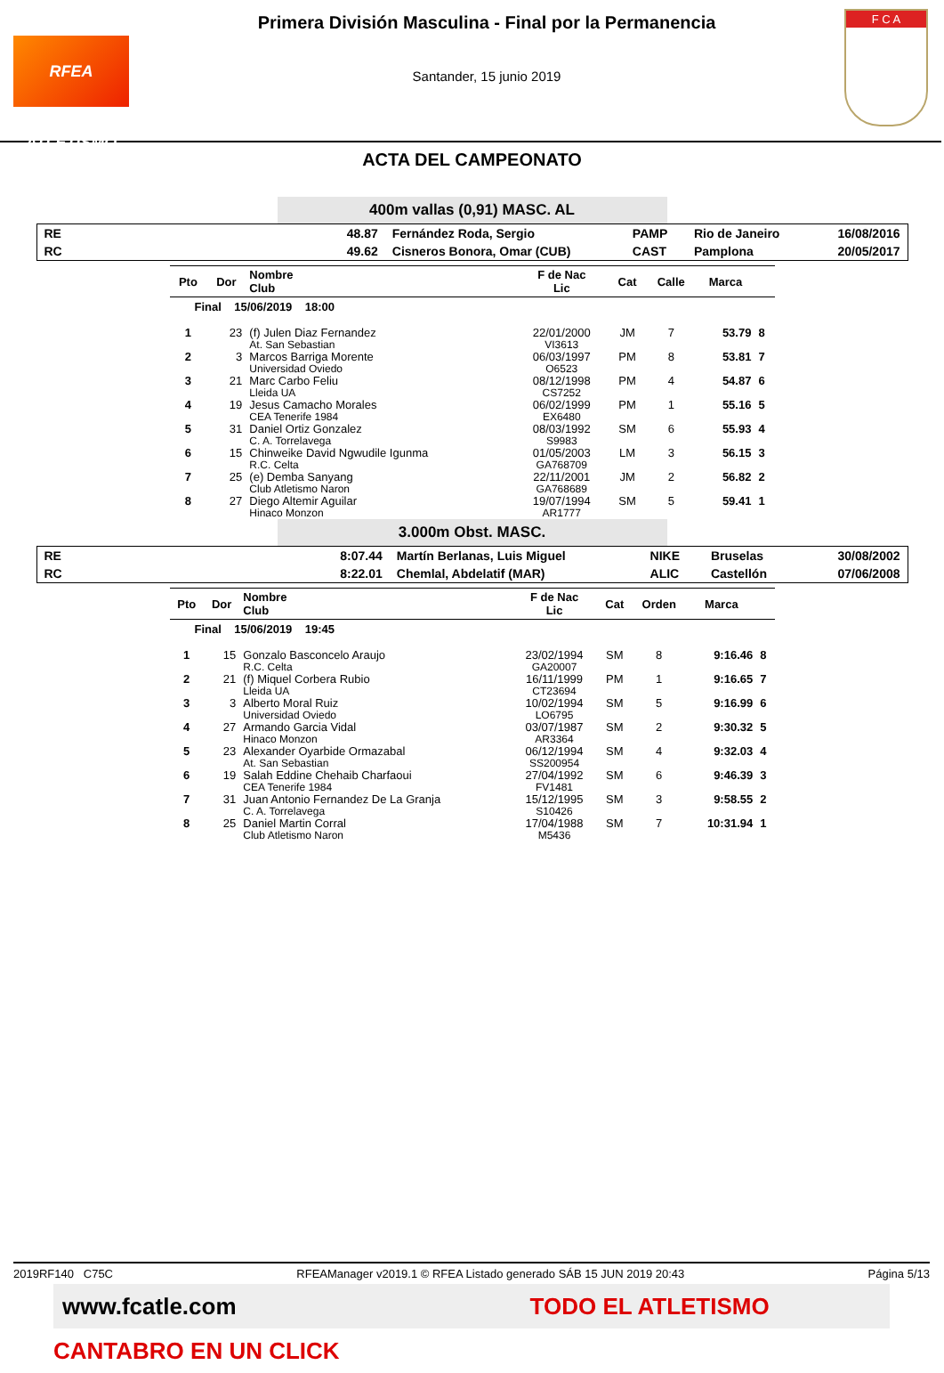RFEA ATLETISMO
Primera División Masculina - Final por la Permanencia
Santander, 15 junio 2019
F C A
ACTA DEL CAMPEONATO
400m vallas (0,91) MASC. AL
| RE | 48.87 | Fernández Roda, Sergio | PAMP | Rio de Janeiro | 16/08/2016 |
| RC | 49.62 | Cisneros Bonora, Omar (CUB) | CAST | Pamplona | 20/05/2017 |
| Pto | Dor | Nombre Club | F de Nac Lic | Cat | Calle | Marca | |
| --- | --- | --- | --- | --- | --- | --- | --- |
| Final 15/06/2019 18:00 | | | | | | | |
| 1 | 23 | (f) Julen Diaz Fernandez At. San Sebastian | 22/01/2000 VI3613 | JM | 7 | 53.79 | 8 |
| 2 | 3 | Marcos Barriga Morente Universidad Oviedo | 06/03/1997 O6523 | PM | 8 | 53.81 | 7 |
| 3 | 21 | Marc Carbo Feliu Lleida UA | 08/12/1998 CS7252 | PM | 4 | 54.87 | 6 |
| 4 | 19 | Jesus Camacho Morales CEA Tenerife 1984 | 06/02/1999 EX6480 | PM | 1 | 55.16 | 5 |
| 5 | 31 | Daniel Ortiz Gonzalez C. A. Torrelavega | 08/03/1992 S9983 | SM | 6 | 55.93 | 4 |
| 6 | 15 | Chinweike David Ngwudile Igunma R.C. Celta | 01/05/2003 GA768709 | LM | 3 | 56.15 | 3 |
| 7 | 25 | (e) Demba Sanyang Club Atletismo Naron | 22/11/2001 GA768689 | JM | 2 | 56.82 | 2 |
| 8 | 27 | Diego Altemir Aguilar Hinaco Monzon | 19/07/1994 AR1777 | SM | 5 | 59.41 | 1 |
3.000m Obst. MASC.
| RE | 8:07.44 | Martín Berlanas, Luis Miguel | NIKE | Bruselas | 30/08/2002 |
| RC | 8:22.01 | Chemlal, Abdelatif (MAR) | ALIC | Castellón | 07/06/2008 |
| Pto | Dor | Nombre Club | F de Nac Lic | Cat | Orden | Marca | |
| --- | --- | --- | --- | --- | --- | --- | --- |
| Final 15/06/2019 19:45 | | | | | | | |
| 1 | 15 | Gonzalo Basconcelo Araujo R.C. Celta | 23/02/1994 GA20007 | SM | 8 | 9:16.46 | 8 |
| 2 | 21 | (f) Miquel Corbera Rubio Lleida UA | 16/11/1999 CT23694 | PM | 1 | 9:16.65 | 7 |
| 3 | 3 | Alberto Moral Ruiz Universidad Oviedo | 10/02/1994 LO6795 | SM | 5 | 9:16.99 | 6 |
| 4 | 27 | Armando Garcia Vidal Hinaco Monzon | 03/07/1987 AR3364 | SM | 2 | 9:30.32 | 5 |
| 5 | 23 | Alexander Oyarbide Ormazabal At. San Sebastian | 06/12/1994 SS200954 | SM | 4 | 9:32.03 | 4 |
| 6 | 19 | Salah Eddine Chehaib Charfaoui CEA Tenerife 1984 | 27/04/1992 FV1481 | SM | 6 | 9:46.39 | 3 |
| 7 | 31 | Juan Antonio Fernandez De La Granja C. A. Torrelavega | 15/12/1995 S10426 | SM | 3 | 9:58.55 | 2 |
| 8 | 25 | Daniel Martin Corral Club Atletismo Naron | 17/04/1988 M5436 | SM | 7 | 10:31.94 | 1 |
2019RF140 C75C RFEAManager v2019.1 © RFEA Listado generado SÁB 15 JUN 2019 20:43 Página 5/13
www.fcatle.com TODO EL ATLETISMO CANTABRO EN UN CLICK